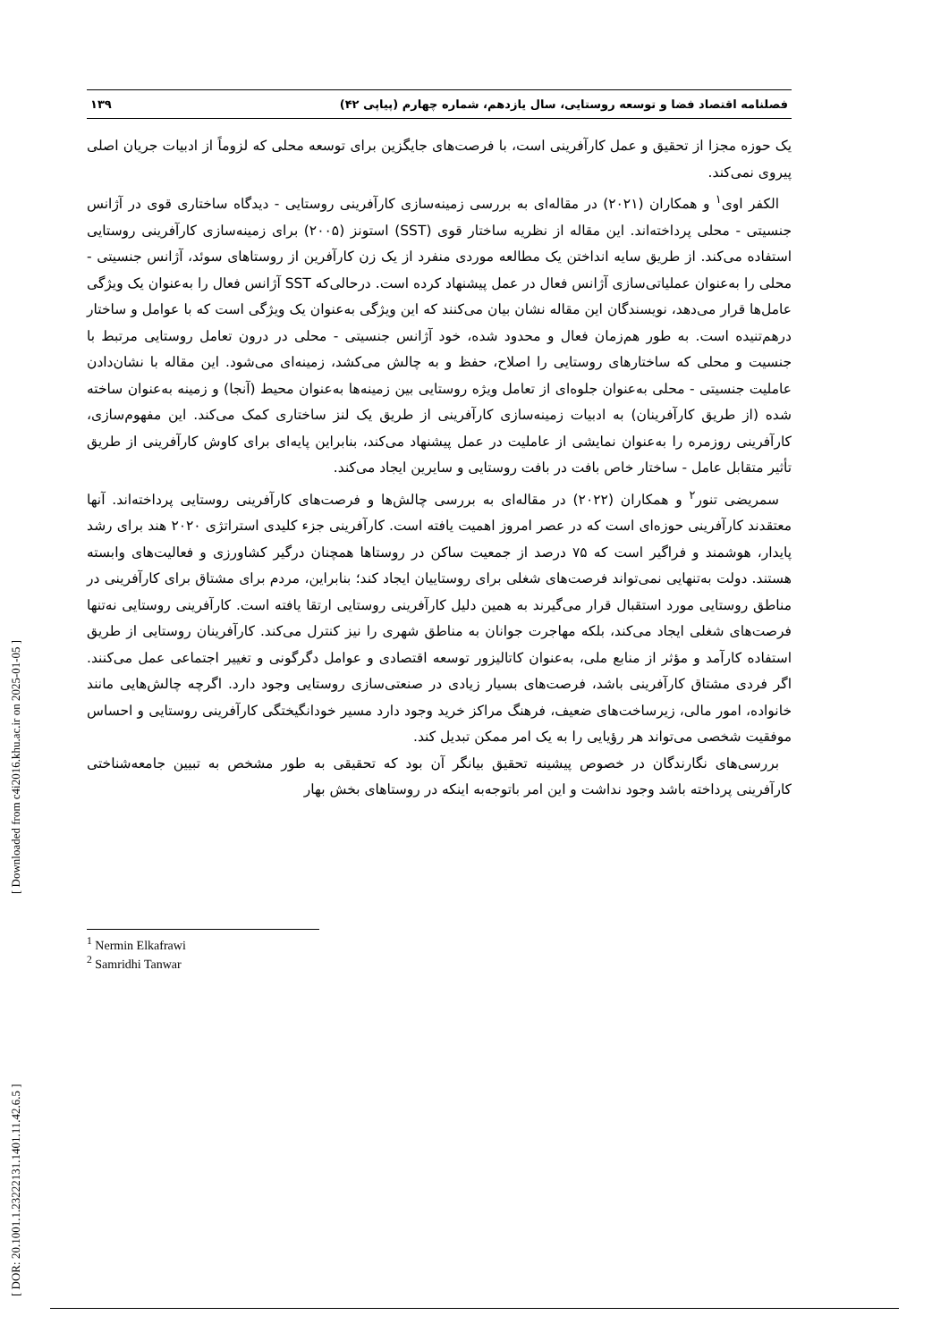[ Downloaded from c4i2016.khu.ac.ir on 2025-01-05 ]
[ DOR: 20.1001.1.23222131.1401.11.42.6.5 ]
فصلنامه اقتصاد فضا و توسعه روستایی، سال یازدهم، شماره چهارم (پیاپی ۴۲) ۱۳۹
یک حوزه مجزا از تحقیق و عمل کارآفرینی است، با فرصت‌های جایگزین برای توسعه محلی که لزوماً از ادبیات جریان اصلی پیروی نمی‌کند.
الکفر اوی<sup>۱</sup> و همکاران (۲۰۲۱) در مقاله‌ای به بررسی زمینه‌سازی کارآفرینی روستایی - دیدگاه ساختاری قوی در آژانس جنسیتی - محلی پرداخته‌اند. این مقاله از نظریه ساختار قوی (SST) استونز (۲۰۰۵) برای زمینه‌سازی کارآفرینی روستایی استفاده می‌کند. از طریق سایه انداختن یک مطالعه موردی منفرد از یک زن کارآفرین از روستاهای سوئد، آژانس جنسیتی - محلی را به‌عنوان عملیاتی‌سازی آژانس فعال در عمل پیشنهاد کرده است. درحالی‌که SST آژانس فعال را به‌عنوان یک ویژگی عامل‌ها قرار می‌دهد، نویسندگان این مقاله نشان بیان می‌کنند که این ویژگی به‌عنوان یک ویژگی است که با عوامل و ساختار درهم‌تنیده است. به طور هم‌زمان فعال و محدود شده، خود آژانس جنسیتی - محلی در درون تعامل روستایی مرتبط با جنسیت و محلی که ساختارهای روستایی را اصلاح، حفظ و به چالش می‌کشد، زمینه‌ای می‌شود. این مقاله با نشان‌دادن عاملیت جنسیتی - محلی به‌عنوان جلوه‌ای از تعامل ویژه روستایی بین زمینه‌ها به‌عنوان محیط (آنجا) و زمینه به‌عنوان ساخته شده (از طریق کارآفرینان) به ادبیات زمینه‌سازی کارآفرینی از طریق یک لنز ساختاری کمک می‌کند. این مفهوم‌سازی، کارآفرینی روزمره را به‌عنوان نمایشی از عاملیت در عمل پیشنهاد می‌کند، بنابراین پایه‌ای برای کاوش کارآفرینی از طریق تأثیر متقابل عامل - ساختار خاص بافت در بافت روستایی و سایرین ایجاد می‌کند.
سمریضی تنور<sup>۲</sup> و همکاران (۲۰۲۲) در مقاله‌ای به بررسی چالش‌ها و فرصت‌های کارآفرینی روستایی پرداخته‌اند. آنها معتقدند کارآفرینی حوزه‌ای است که در عصر امروز اهمیت یافته است. کارآفرینی جزء کلیدی استراتژی ۲۰۲۰ هند برای رشد پایدار، هوشمند و فراگیر است که ۷۵ درصد از جمعیت ساکن در روستاها همچنان درگیر کشاورزی و فعالیت‌های وابسته هستند. دولت به‌تنهایی نمی‌تواند فرصت‌های شغلی برای روستاییان ایجاد کند؛ بنابراین، مردم برای مشتاق برای کارآفرینی در مناطق روستایی مورد استقبال قرار می‌گیرند به همین دلیل کارآفرینی روستایی ارتقا یافته است. کارآفرینی روستایی نه‌تنها فرصت‌های شغلی ایجاد می‌کند، بلکه مهاجرت جوانان به مناطق شهری را نیز کنترل می‌کند. کارآفرینان روستایی از طریق استفاده کارآمد و مؤثر از منابع ملی، به‌عنوان کاتالیزور توسعه اقتصادی و عوامل دگرگونی و تغییر اجتماعی عمل می‌کنند. اگر فردی مشتاق کارآفرینی باشد، فرصت‌های بسیار زیادی در صنعتی‌سازی روستایی وجود دارد. اگرچه چالش‌هایی مانند خانواده، امور مالی، زیرساخت‌های ضعیف، فرهنگ مراکز خرید وجود دارد مسیر خودانگیختگی کارآفرینی روستایی و احساس موفقیت شخصی می‌تواند هر رؤیایی را به یک امر ممکن تبدیل کند.
بررسی‌های نگارندگان در خصوص پیشینه تحقیق بیانگر آن بود که تحقیقی به طور مشخص به تبیین جامعه‌شناختی کارآفرینی پرداخته باشد وجود نداشت و این امر باتوجه‌به اینکه در روستاهای بخش بهار
<sup>1</sup> Nermin Elkafrawi
<sup>2</sup> Samridhi Tanwar